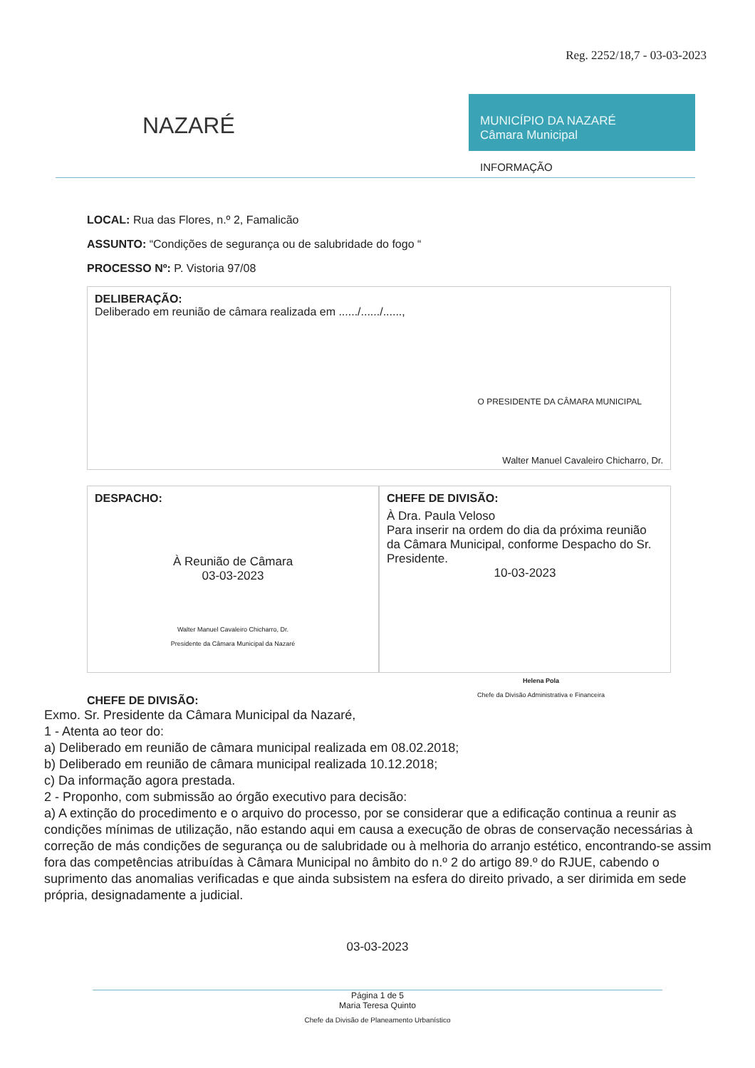Reg. 2252/18,7 - 03-03-2023
NAZARÉ
MUNICÍPIO DA NAZARÉ
Câmara Municipal
INFORMAÇÃO
LOCAL: Rua das Flores, n.º 2, Famalicão
ASSUNTO: “Condições de segurança ou de salubridade do fogo “
PROCESSO Nº: P. Vistoria 97/08
DELIBERAÇÃO:
Deliberado em reunião de câmara realizada em ....../....../......,
O PRESIDENTE DA CÂMARA MUNICIPAL
Walter Manuel Cavaleiro Chicharro, Dr.
DESPACHO:
À Reunião de Câmara
03-03-2023
Walter Manuel Cavaleiro Chicharro, Dr.
Presidente da Câmara Municipal da Nazaré
CHEFE DE DIVISÃO:
À Dra. Paula Veloso
Para inserir na ordem do dia da próxima reunião da Câmara Municipal, conforme Despacho do Sr. Presidente.
10-03-2023
Helena Pola
Chefe da Divisão Administrativa e Financeira
CHEFE DE DIVISÃO:
Exmo. Sr. Presidente da Câmara Municipal da Nazaré,
1 - Atenta ao teor do:
a) Deliberado em reunião de câmara municipal realizada em 08.02.2018;
b) Deliberado em reunião de câmara municipal realizada 10.12.2018;
c) Da informação agora prestada.
2 - Proponho, com submissão ao órgão executivo para decisão:
a) A extinção do procedimento e o arquivo do processo, por se considerar que a edificação continua a reunir as condições mínimas de utilização, não estando aqui em causa a execução de obras de conservação necessárias à correção de más condições de segurança ou de salubridade ou à melhoria do arranjo estético, encontrando-se assim fora das competências atribuídas à Câmara Municipal no âmbito do n.º 2 do artigo 89.º do RJUE, cabendo o suprimento das anomalias verificadas e que ainda subsistem na esfera do direito privado, a ser dirimida em sede própria, designadamente a judicial.
03-03-2023
Página 1 de 5
Maria Teresa Quinto
Chefe da Divisão de Planeamento Urbanístico